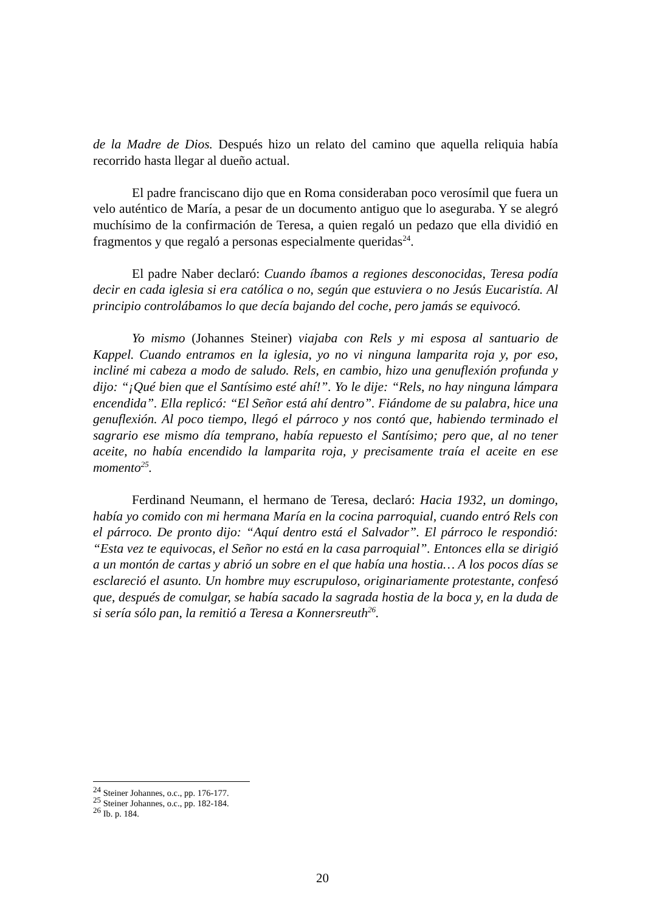de la Madre de Dios. Después hizo un relato del camino que aquella reliquia había recorrido hasta llegar al dueño actual.
El padre franciscano dijo que en Roma consideraban poco verosímil que fuera un velo auténtico de María, a pesar de un documento antiguo que lo aseguraba. Y se alegró muchísimo de la confirmación de Teresa, a quien regaló un pedazo que ella dividió en fragmentos y que regaló a personas especialmente queridas<sup>24</sup>.
El padre Naber declaró: Cuando íbamos a regiones desconocidas, Teresa podía decir en cada iglesia si era católica o no, según que estuviera o no Jesús Eucaristía. Al principio controlábamos lo que decía bajando del coche, pero jamás se equivocó.
Yo mismo (Johannes Steiner) viajaba con Rels y mi esposa al santuario de Kappel. Cuando entramos en la iglesia, yo no vi ninguna lamparita roja y, por eso, incliné mi cabeza a modo de saludo. Rels, en cambio, hizo una genuflexión profunda y dijo: “¡Qué bien que el Santísimo esté ahí!”. Yo le dije: “Rels, no hay ninguna lámpara encendida”. Ella replicó: “El Señor está ahí dentro”. Fiándome de su palabra, hice una genuflexión. Al poco tiempo, llegó el párroco y nos contó que, habiendo terminado el sagrario ese mismo día temprano, había repuesto el Santísimo; pero que, al no tener aceite, no había encendido la lamparita roja, y precisamente traía el aceite en ese momento<sup>25</sup>.
Ferdinand Neumann, el hermano de Teresa, declaró: Hacia 1932, un domingo, había yo comido con mi hermana María en la cocina parroquial, cuando entró Rels con el párroco. De pronto dijo: “Aquí dentro está el Salvador”. El párroco le respondió: “Esta vez te equivocas, el Señor no está en la casa parroquial”. Entonces ella se dirigió a un montón de cartas y abrió un sobre en el que había una hostia… A los pocos días se esclareció el asunto. Un hombre muy escrupuloso, originariamente protestante, confesó que, después de comulgar, se había sacado la sagrada hostia de la boca y, en la duda de si sería sólo pan, la remitió a Teresa a Konnersreuth<sup>26</sup>.
<sup>24</sup> Steiner Johannes, o.c., pp. 176-177.
<sup>25</sup> Steiner Johannes, o.c., pp. 182-184.
<sup>26</sup> Ib. p. 184.
20